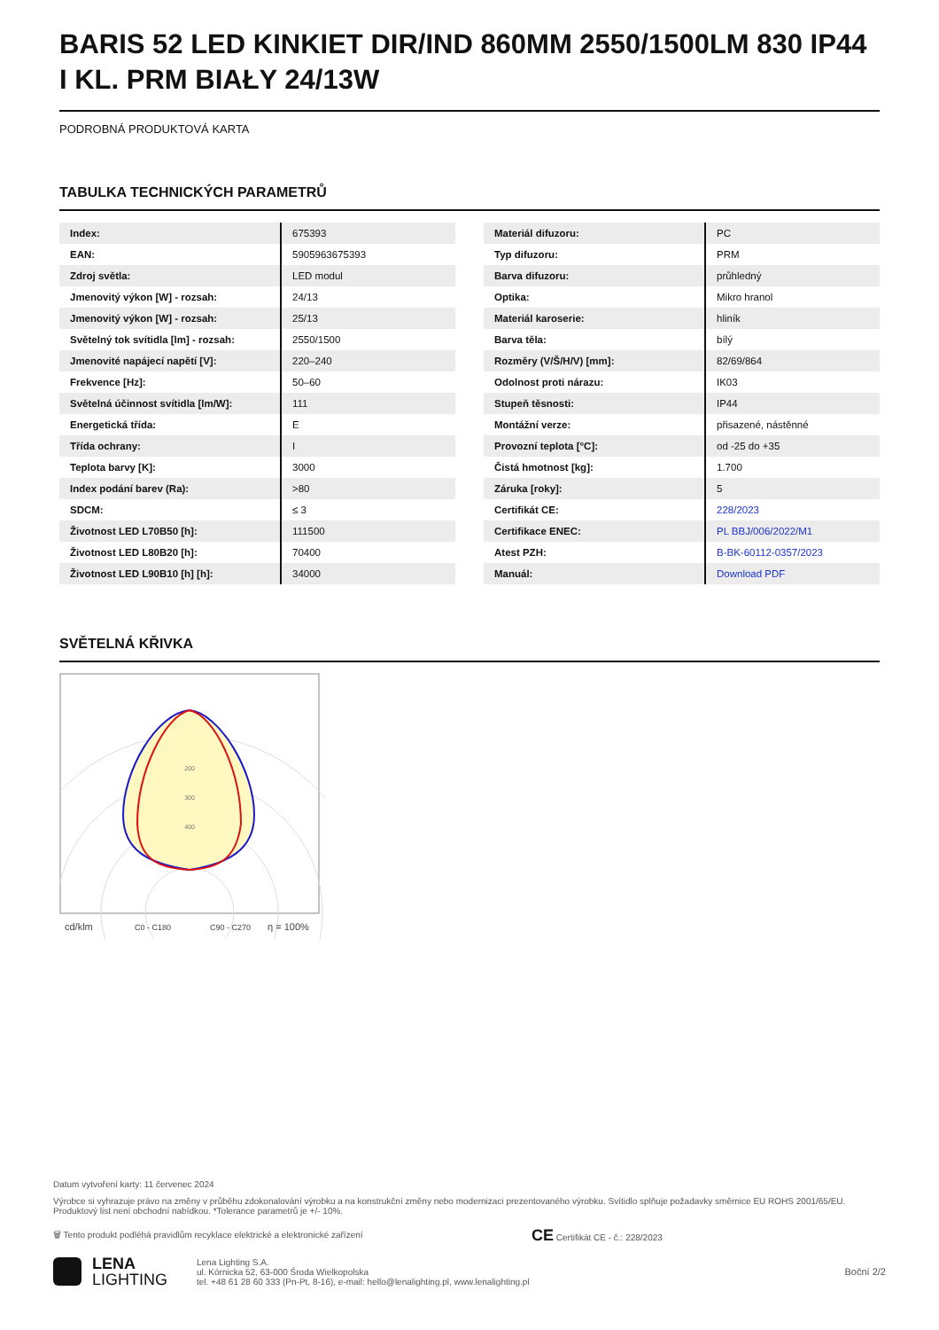BARIS 52 LED KINKIET DIR/IND 860MM 2550/1500LM 830 IP44 I KL. PRM BIAŁY 24/13W
PODROBNÁ PRODUKTOVÁ KARTA
TABULKA TECHNICKÝCH PARAMETRŮ
| Index: | 675393 |
| EAN: | 5905963675393 |
| Zdroj světla: | LED modul |
| Jmenovitý výkon [W] - rozsah: | 24/13 |
| Jmenovitý výkon [W] - rozsah: | 25/13 |
| Světelný tok svítidla [lm] - rozsah: | 2550/1500 |
| Jmenovité napájecí napětí [V]: | 220–240 |
| Frekvence [Hz]: | 50–60 |
| Světelná účinnost svítidla [lm/W]: | 111 |
| Energetická třída: | E |
| Třída ochrany: | I |
| Teplota barvy [K]: | 3000 |
| Index podání barev (Ra): | >80 |
| SDCM: | ≤ 3 |
| Životnost LED L70B50 [h]: | 111500 |
| Životnost LED L80B20 [h]: | 70400 |
| Životnost LED L90B10 [h] [h]: | 34000 |
| Materiál difuzoru: | PC |
| Typ difuzoru: | PRM |
| Barva difuzoru: | průhledný |
| Optika: | Mikro hranol |
| Materiál karoserie: | hliník |
| Barva těla: | bílý |
| Rozměry (V/Š/H/V) [mm]: | 82/69/864 |
| Odolnost proti nárazu: | IK03 |
| Stupeň těsnosti: | IP44 |
| Montážní verze: | přisazené, nástěnné |
| Provozní teplota [°C]: | od -25 do +35 |
| Čistá hmotnost [kg]: | 1.700 |
| Záruka [roky]: | 5 |
| Certifikát CE: | 228/2023 |
| Certifikace ENEC: | PL BBJ/006/2022/M1 |
| Atest PZH: | B-BK-60112-0357/2023 |
| Manuál: | Download PDF |
SVĚTELNÁ KŘIVKA
200
300
400
cd/klm
C0 - C180
C90 - C270
η = 100%
Datum vytvoření karty: 11 červenec 2024
Výrobce si vyhrazuje právo na změny v průběhu zdokonalování výrobku a na konstrukční změny nebo modernizaci prezentovaného výrobku. Svítidlo splňuje požadavky směrnice EU ROHS 2001/65/EU. Produktový list není obchodní nabídkou. *Tolerance parametrů je +/- 10%.
🗑 Tento produkt podléhá pravidlům recyklace elektrické a elektronické zařízení CE Certifikát CE - č.: 228/2023
LENA
LIGHTING
Lena Lighting S.A.
ul. Kórnicka 52, 63-000 Środa Wielkopolska
tel. +48 61 28 60 333 (Pn-Pt, 8-16), e-mail: hello@lenalighting.pl, www.lenalighting.pl
Boční 2/2